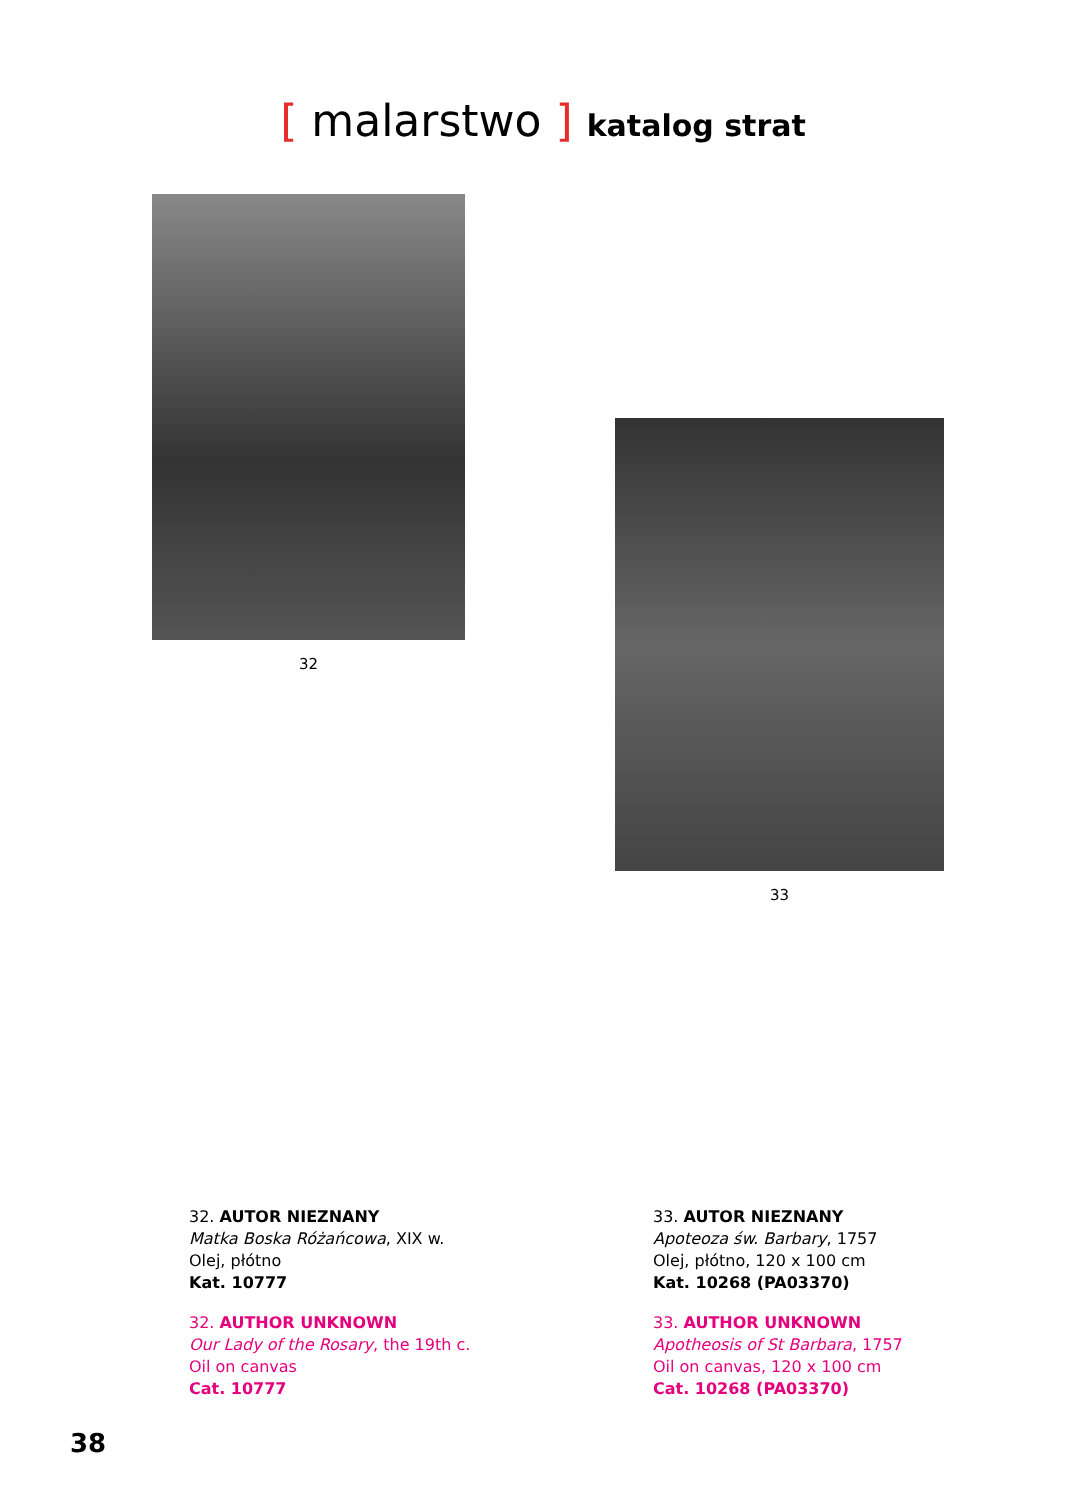[ malarstwo ] katalog strat
32
33
32. AUTOR NIEZNANY
Matka Boska Różańcowa, XIX w.
Olej, płótno
Kat. 10777
32. AUTHOR UNKNOWN
Our Lady of the Rosary, the 19th c.
Oil on canvas
Cat. 10777
33. AUTOR NIEZNANY
Apoteoza św. Barbary, 1757
Olej, płótno, 120 x 100 cm
Kat. 10268 (PA03370)
33. AUTHOR UNKNOWN
Apotheosis of St Barbara, 1757
Oil on canvas, 120 x 100 cm
Cat. 10268 (PA03370)
38